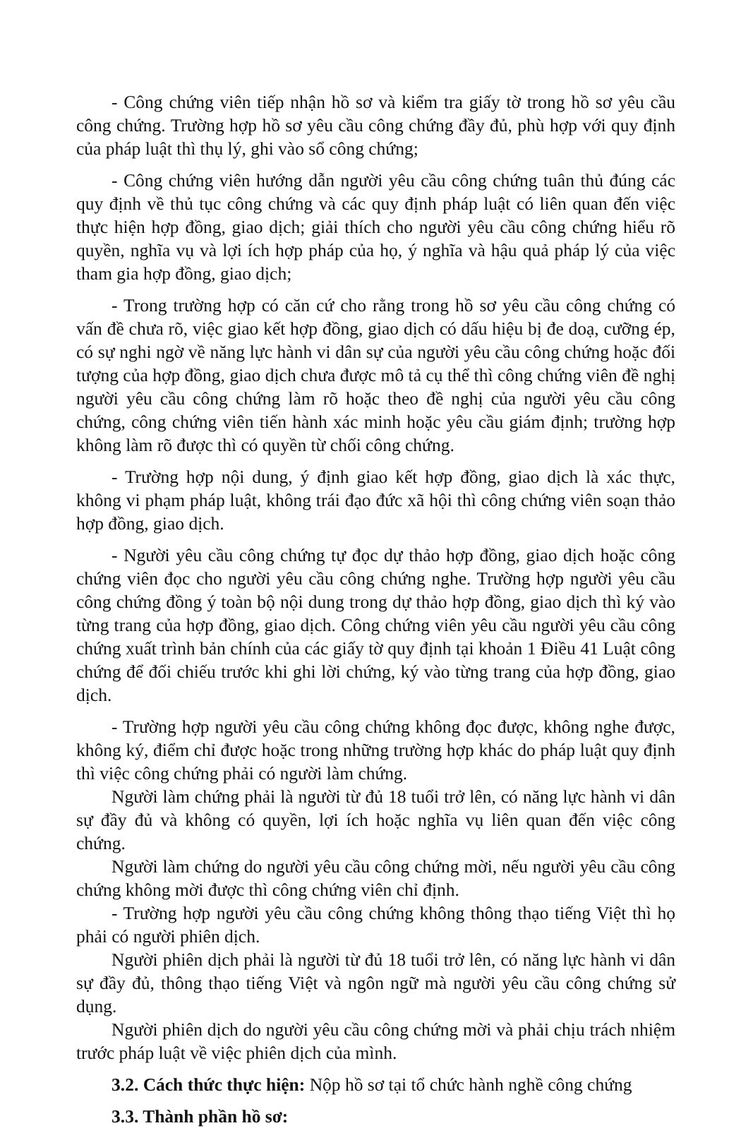- Công chứng viên tiếp nhận hồ sơ và kiểm tra giấy tờ trong hồ sơ yêu cầu công chứng. Trường hợp hồ sơ yêu cầu công chứng đầy đủ, phù hợp với quy định của pháp luật thì thụ lý, ghi vào sổ công chứng;
- Công chứng viên hướng dẫn người yêu cầu công chứng tuân thủ đúng các quy định về thủ tục công chứng và các quy định pháp luật có liên quan đến việc thực hiện hợp đồng, giao dịch; giải thích cho người yêu cầu công chứng hiểu rõ quyền, nghĩa vụ và lợi ích hợp pháp của họ, ý nghĩa và hậu quả pháp lý của việc tham gia hợp đồng, giao dịch;
- Trong trường hợp có căn cứ cho rằng trong hồ sơ yêu cầu công chứng có vấn đề chưa rõ, việc giao kết hợp đồng, giao dịch có dấu hiệu bị đe doạ, cưỡng ép, có sự nghi ngờ về năng lực hành vi dân sự của người yêu cầu công chứng hoặc đối tượng của hợp đồng, giao dịch chưa được mô tả cụ thể thì công chứng viên đề nghị người yêu cầu công chứng làm rõ hoặc theo đề nghị của người yêu cầu công chứng, công chứng viên tiến hành xác minh hoặc yêu cầu giám định; trường hợp không làm rõ được thì có quyền từ chối công chứng.
- Trường hợp nội dung, ý định giao kết hợp đồng, giao dịch là xác thực, không vi phạm pháp luật, không trái đạo đức xã hội thì công chứng viên soạn thảo hợp đồng, giao dịch.
- Người yêu cầu công chứng tự đọc dự thảo hợp đồng, giao dịch hoặc công chứng viên đọc cho người yêu cầu công chứng nghe. Trường hợp người yêu cầu công chứng đồng ý toàn bộ nội dung trong dự thảo hợp đồng, giao dịch thì ký vào từng trang của hợp đồng, giao dịch. Công chứng viên yêu cầu người yêu cầu công chứng xuất trình bản chính của các giấy tờ quy định tại khoản 1 Điều 41 Luật công chứng để đối chiếu trước khi ghi lời chứng, ký vào từng trang của hợp đồng, giao dịch.
- Trường hợp người yêu cầu công chứng không đọc được, không nghe được, không ký, điểm chỉ được hoặc trong những trường hợp khác do pháp luật quy định thì việc công chứng phải có người làm chứng.
Người làm chứng phải là người từ đủ 18 tuổi trở lên, có năng lực hành vi dân sự đầy đủ và không có quyền, lợi ích hoặc nghĩa vụ liên quan đến việc công chứng.
Người làm chứng do người yêu cầu công chứng mời, nếu người yêu cầu công chứng không mời được thì công chứng viên chỉ định.
- Trường hợp người yêu cầu công chứng không thông thạo tiếng Việt thì họ phải có người phiên dịch.
Người phiên dịch phải là người từ đủ 18 tuổi trở lên, có năng lực hành vi dân sự đầy đủ, thông thạo tiếng Việt và ngôn ngữ mà người yêu cầu công chứng sử dụng.
Người phiên dịch do người yêu cầu công chứng mời và phải chịu trách nhiệm trước pháp luật về việc phiên dịch của mình.
3.2. Cách thức thực hiện: Nộp hồ sơ tại tổ chức hành nghề công chứng
3.3. Thành phần hồ sơ: